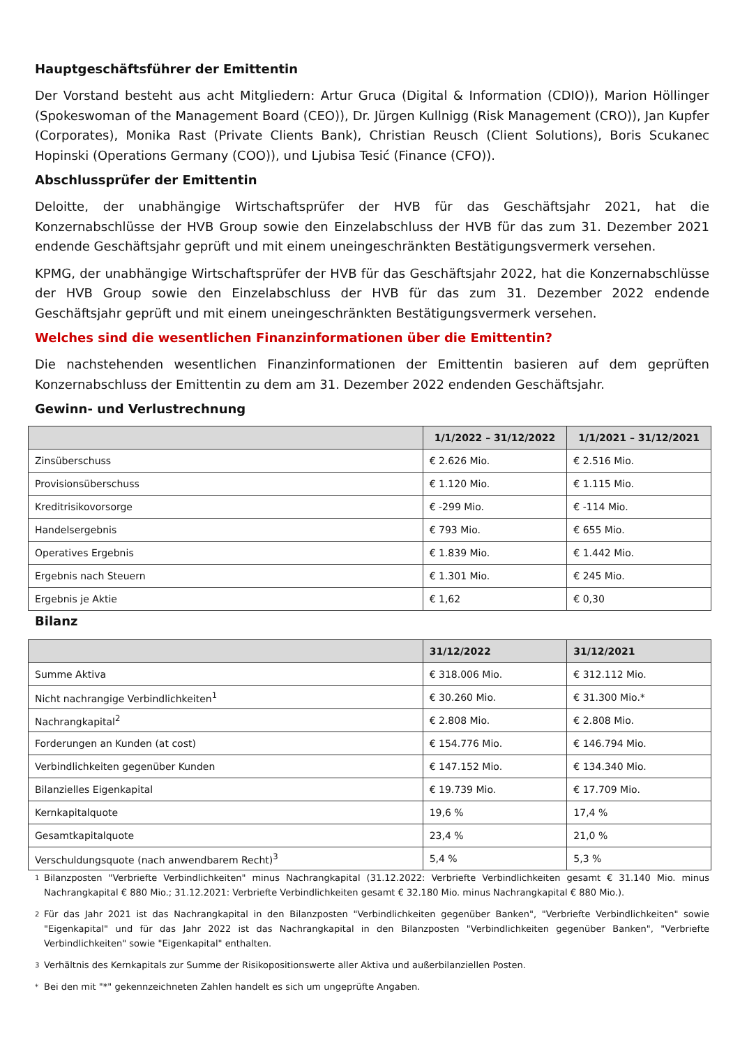Hauptgeschäftsführer der Emittentin
Der Vorstand besteht aus acht Mitgliedern: Artur Gruca (Digital & Information (CDIO)), Marion Höllinger (Spokeswoman of the Management Board (CEO)), Dr. Jürgen Kullnigg (Risk Management (CRO)), Jan Kupfer (Corporates), Monika Rast (Private Clients Bank), Christian Reusch (Client Solutions), Boris Scukanec Hopinski (Operations Germany (COO)), und Ljubisa Tesić (Finance (CFO)).
Abschlussprüfer der Emittentin
Deloitte, der unabhängige Wirtschaftsprüfer der HVB für das Geschäftsjahr 2021, hat die Konzernabschlüsse der HVB Group sowie den Einzelabschluss der HVB für das zum 31. Dezember 2021 endende Geschäftsjahr geprüft und mit einem uneingeschränkten Bestätigungsvermerk versehen.
KPMG, der unabhängige Wirtschaftsprüfer der HVB für das Geschäftsjahr 2022, hat die Konzernabschlüsse der HVB Group sowie den Einzelabschluss der HVB für das zum 31. Dezember 2022 endende Geschäftsjahr geprüft und mit einem uneingeschränkten Bestätigungsvermerk versehen.
Welches sind die wesentlichen Finanzinformationen über die Emittentin?
Die nachstehenden wesentlichen Finanzinformationen der Emittentin basieren auf dem geprüften Konzernabschluss der Emittentin zu dem am 31. Dezember 2022 endenden Geschäftsjahr.
Gewinn- und Verlustrechnung
| | 1/1/2022 – 31/12/2022 | 1/1/2021 – 31/12/2021 |
| --- | --- | --- |
| Zinsüberschuss | € 2.626 Mio. | € 2.516 Mio. |
| Provisionsüberschuss | € 1.120 Mio. | € 1.115 Mio. |
| Kreditrisikovorsorge | € -299 Mio. | € -114 Mio. |
| Handelsergebnis | € 793 Mio. | € 655 Mio. |
| Operatives Ergebnis | € 1.839 Mio. | € 1.442 Mio. |
| Ergebnis nach Steuern | € 1.301 Mio. | € 245 Mio. |
| Ergebnis je Aktie | € 1,62 | € 0,30 |
Bilanz
| | 31/12/2022 | 31/12/2021 |
| --- | --- | --- |
| Summe Aktiva | € 318.006 Mio. | € 312.112 Mio. |
| Nicht nachrangige Verbindlichkeiten<sup>1</sup> | € 30.260 Mio. | € 31.300 Mio.* |
| Nachrangkapital<sup>2</sup> | € 2.808 Mio. | € 2.808 Mio. |
| Forderungen an Kunden (at cost) | € 154.776 Mio. | € 146.794 Mio. |
| Verbindlichkeiten gegenüber Kunden | € 147.152 Mio. | € 134.340 Mio. |
| Bilanzielles Eigenkapital | € 19.739 Mio. | € 17.709 Mio. |
| Kernkapitalquote | 19,6 % | 17,4 % |
| Gesamtkapitalquote | 23,4 % | 21,0 % |
| Verschuldungsquote (nach anwendbarem Recht)<sup>3</sup> | 5,4 % | 5,3 % |
1 Bilanzposten "Verbriefte Verbindlichkeiten" minus Nachrangkapital (31.12.2022: Verbriefte Verbindlichkeiten gesamt € 31.140 Mio. minus Nachrangkapital € 880 Mio.; 31.12.2021: Verbriefte Verbindlichkeiten gesamt € 32.180 Mio. minus Nachrangkapital € 880 Mio.).
2 Für das Jahr 2021 ist das Nachrangkapital in den Bilanzposten "Verbindlichkeiten gegenüber Banken", "Verbriefte Verbindlichkeiten" sowie "Eigenkapital" und für das Jahr 2022 ist das Nachrangkapital in den Bilanzposten "Verbindlichkeiten gegenüber Banken", "Verbriefte Verbindlichkeiten" sowie "Eigenkapital" enthalten.
3 Verhältnis des Kernkapitals zur Summe der Risikopositionswerte aller Aktiva und außerbilanziellen Posten.
* Bei den mit "*" gekennzeichneten Zahlen handelt es sich um ungeprüfte Angaben.